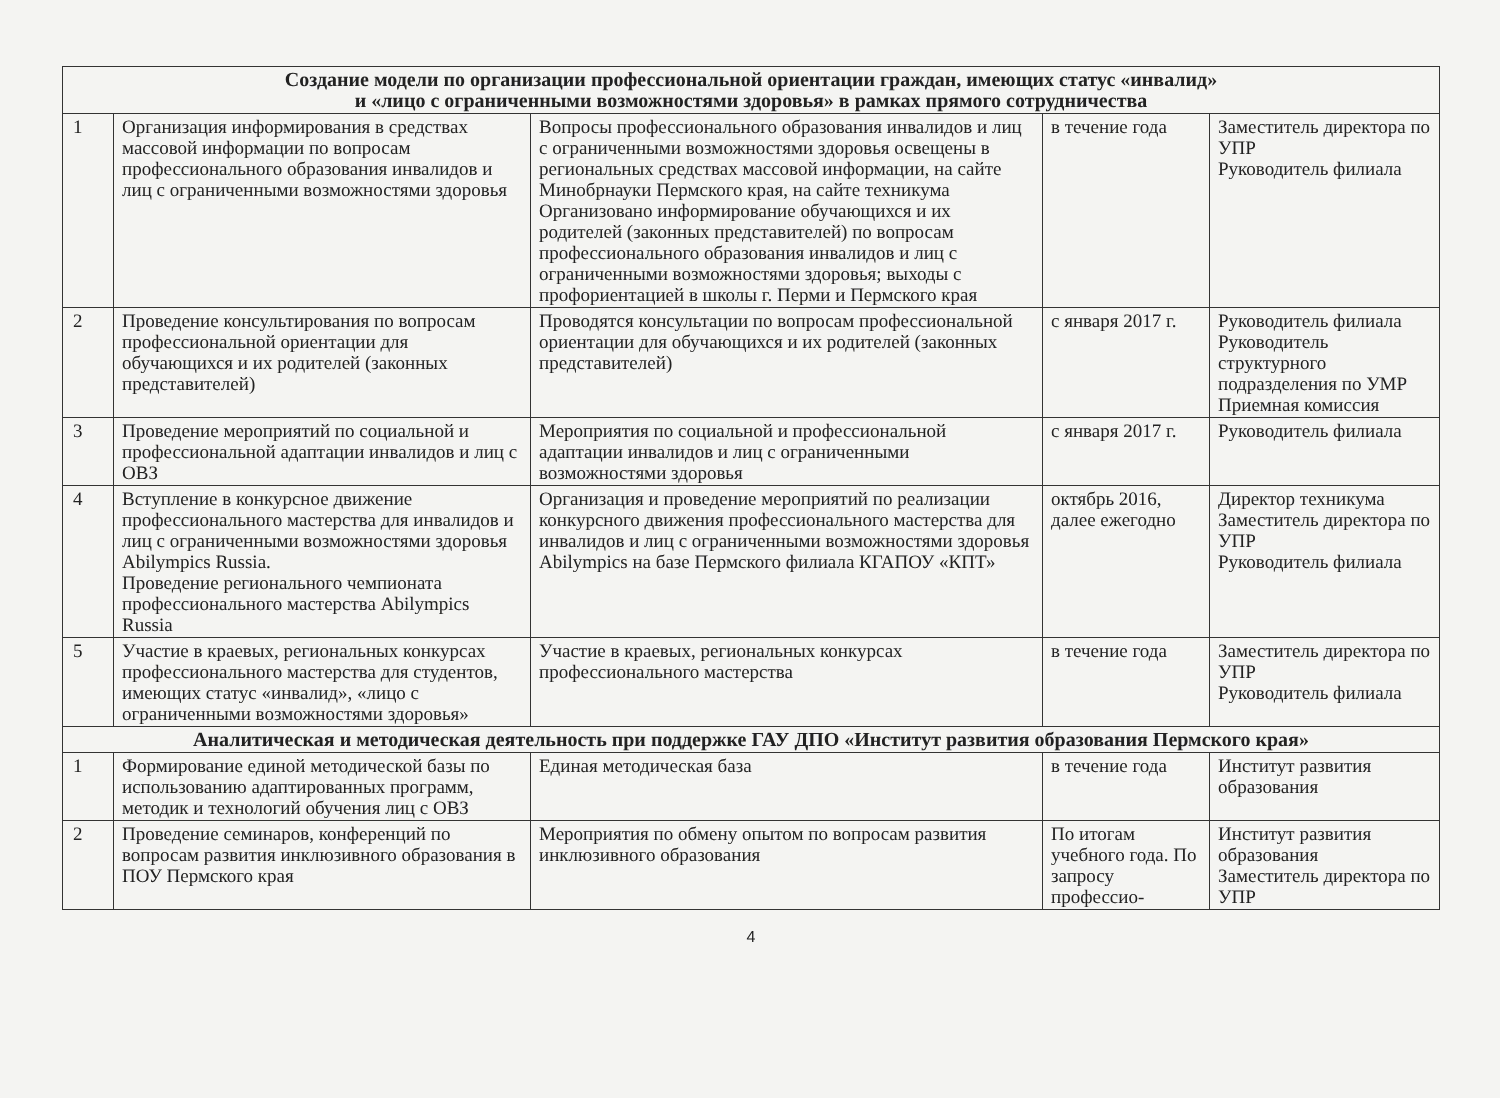| Создание модели по организации профессиональной ориентации граждан, имеющих статус «инвалид» и «лицо с ограниченными возможностями здоровья» в рамках прямого сотрудничества | | | | |
| --- | --- | --- | --- | --- |
| 1 | Организация информирования в средствах массовой информации по вопросам профессионального образования инвалидов и лиц с ограниченными возможностями здоровья | Вопросы профессионального образования инвалидов и лиц с ограниченными возможностями здоровья освещены в региональных средствах массовой информации, на сайте Минобрнауки Пермского края, на сайте техникума Организовано информирование обучающихся и их родителей (законных представителей) по вопросам профессионального образования инвалидов и лиц с ограниченными возможностями здоровья; выходы с профориентацией в школы г. Перми и Пермского края | в течение года | Заместитель директора по УПР Руководитель филиала |
| 2 | Проведение консультирования по вопросам профессиональной ориентации для обучающихся и их родителей (законных представителей) | Проводятся консультации по вопросам профессиональной ориентации для обучающихся и их родителей (законных представителей) | с января 2017 г. | Руководитель филиала Руководитель структурного подразделения по УМР Приемная комиссия |
| 3 | Проведение мероприятий по социальной и профессиональной адаптации инвалидов и лиц с ОВЗ | Мероприятия по социальной и профессиональной адаптации инвалидов и лиц с ограниченными возможностями здоровья | с января 2017 г. | Руководитель филиала |
| 4 | Вступление в конкурсное движение профессионального мастерства для инвалидов и лиц с ограниченными возможностями здоровья Abilympics Russia. Проведение регионального чемпионата профессионального мастерства Abilympics Russia | Организация и проведение мероприятий по реализации конкурсного движения профессионального мастерства для инвалидов и лиц с ограниченными возможностями здоровья Abilympics на базе Пермского филиала КГАПОУ «КПТ» | октябрь 2016, далее ежегодно | Директор техникума Заместитель директора по УПР Руководитель филиала |
| 5 | Участие в краевых, региональных конкурсах профессионального мастерства для студентов, имеющих статус «инвалид», «лицо с ограниченными возможностями здоровья» | Участие в краевых, региональных конкурсах профессионального мастерства | в течение года | Заместитель директора по УПР Руководитель филиала |
| Аналитическая и методическая деятельность при поддержке ГАУ ДПО «Институт развития образования Пермского края» | | | | |
| 1 | Формирование единой методической базы по использованию адаптированных программ, методик и технологий обучения лиц с ОВЗ | Единая методическая база | в течение года | Институт развития образования |
| 2 | Проведение семинаров, конференций по вопросам развития инклюзивного образования в ПОУ Пермского края | Мероприятия по обмену опытом по вопросам развития инклюзивного образования | По итогам учебного года. По запросу профессио- | Институт развития образования Заместитель директора по УПР |
4